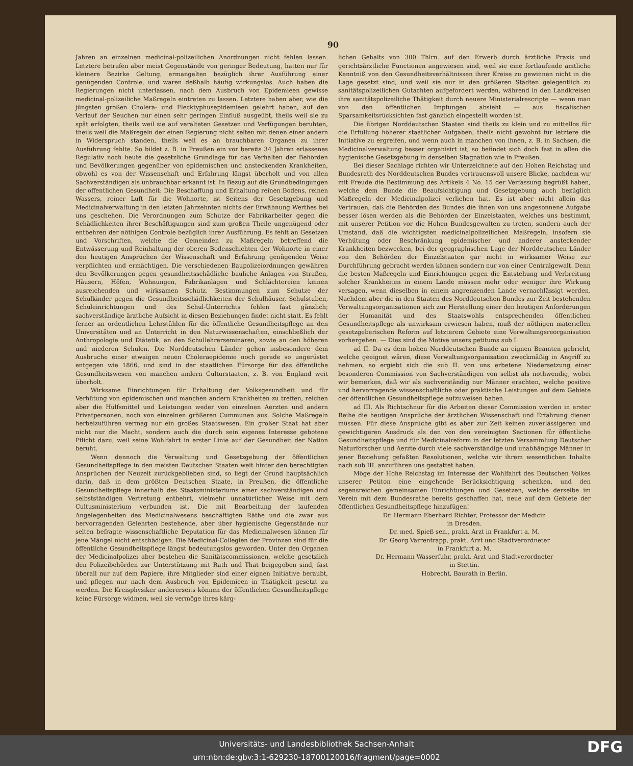90
Jahren an einzelnen medicinal-polizeilichen Anordnungen nicht fehlen lassen. Letztere betrafen aber meist Gegenstände von geringer Bedeutung, hatten nur für kleinere Bezirke Geltung, ermangelten bezüglich ihrer Ausführung einer genügenden Controle, und waren deßhalb häufig wirkungslos. Auch haben die Regierungen nicht unterlassen, nach dem Ausbruch von Epidemieen gewisse medicinal-polizeiliche Maßregeln eintreten zu lassen. Letztere haben aber, wie die jüngsten großen Cholera- und Flecktyphusepidemieen gelehrt haben, auf den Verlauf der Seuchen nur einen sehr geringen Einfluß ausgeübt, theils weil sie zu spät erfolgten, theils weil sie auf veralteten Gesetzen und Verfügungen beruhten, theils weil die Maßregeln der einen Regierung nicht selten mit denen einer andern in Widerspruch standen, theils weil es an brauchbaren Organen zu ihrer Ausführung fehlte. So bildet z. B. in Preußen ein vor bereits 34 Jahren erlassenes Regulativ noch heute die gesetzliche Grundlage für das Verhalten der Behörden und Bevölkerungen gegenüber von epidemischen und ansteckenden Krankheiten, obwohl es von der Wissenschaft und Erfahrung längst überholt und von allen Sachverständigen als unbrauchbar erkannt ist. In Bezug auf die Grundbedingungen der öffentlichen Gesundheit: Die Beschaffung und Erhaltung reinen Bodens, reinen Wassers, reiner Luft für die Wohnorte, ist Seitens der Gesetzgebung und Medicinalverwaltung in den letzten Jahrzehnten nichts der Erwähnung Werthes bei uns geschehen. Die Verordnungen zum Schutze der Fabrikarbeiter gegen die Schädlichkeiten ihrer Beschäftigungen sind zum großen Theile ungenügend oder entbehren der nöthigen Controle bezüglich ihrer Ausführung. Es fehlt an Gesetzen und Vorschriften, welche die Gemeinden zu Maßregeln betreffend die Entwässerung und Reinhaltung der oberen Bodenschichten der Wohnorte in einer den heutigen Ansprüchen der Wissenschaft und Erfahrung genügenden Weise verpflichten und ermächtigen. Die verschiedenen Baupolizeiordnungen gewähren den Bevölkerungen gegen gesundheitsschädliche bauliche Anlagen von Straßen, Häusern, Höfen, Wohnungen, Fabrikanlagen und Schlächtereien keinen ausreichenden und wirksamen Schutz. Bestimmungen zum Schutze der Schulkinder gegen die Gesundheitsschädlichkeiten der Schulhäuser, Schulstuben, Schuleinrichtungen und des Schul-Unterrichts fehlen fast gänzlich; sachverständige ärztliche Aufsicht in diesen Beziehungen findet nicht statt. Es fehlt ferner an ordentlichen Lehrstühlen für die öffentliche Gesundheitspflege an den Universitäten und an Unterricht in den Naturwissenschaften, einschließlich der Anthropologie und Diätetik, an den Schullehrerseminaren, sowie an den höheren und niederen Schulen. Die Norddeutschen Länder gehen insbesondere dem Ausbruche einer etwaigen neuen Choleraepidemie noch gerade so ungerüstet entgegen wie 1866, und sind in der staatlichen Fürsorge für das öffentliche Gesundheitswesen von manchen andern Culturstaaten, z. B. von England weit überholt.
Wirksame Einrichtungen für Erhaltung der Volksgesundheit und für Verhütung von epidemischen und manchen andern Krankheiten zu treffen, reichen aber die Hülfsmittel und Leistungen weder von einzelnen Aerzten und andern Privatpersonen, noch von einzelnen größeren Cummunen aus. Solche Maßregeln herbeizuführen vermag nur ein großes Staatswesen. Ein großer Staat hat aber nicht nur die Macht, sondern auch die durch sein eigenes Interesse gebotene Pflicht dazu, weil seine Wohlfahrt in erster Linie auf der Gesundheit der Nation beruht.
Wenn dennoch die Verwaltung und Gesetzgebung der öffentlichen Gesundheitspflege in den meisten Deutschen Staaten weit hinter den berechtigten Ansprüchen der Neuzeit zurückgeblieben sind, so liegt der Grund hauptsächlich darin, daß in dem größten Deutschen Staate, in Preußen, die öffentliche Gesundheitspflege innerhalb des Staatsministeriums einer sachverständigen und selbstständigen Vertretung entbehrt, vielmehr unnatürlicher Weise mit dem Cultusministerium verbunden ist. Die mit Bearbeitung der laufenden Angelegenheiten des Medicinalwesens beschäftigten Räthe und die zwar aus hervorragenden Gelehrten bestehende, aber über hygienische Gegenstände nur selten befragte wissenschaftliche Deputation für das Medicinalwesen können für jene Mängel nicht entschädigen. Die Medicinal-Collegien der Provinzen sind für die öffentliche Gesundheitspflege längst bedeutungslos geworden. Unter den Organen der Medicinalpolizei aber bestehen die Sanitätscommissionen, welche gesetzlich den Polizeibehörden zur Unterstützung mit Rath und That beigegeben sind, fast überall nur auf dem Papiere, ihre Mitglieder sind einer eignen Initiative beraubt, und pflegen nur nach dem Ausbruch von Epidemieen in Thätigkeit gesetzt zu werden. Die Kreisphysiker andererseits können der öffentlichen Gesundheitspflege keine Fürsorge widmen, weil sie vermöge ihres kärg-
lichen Gehalts von 300 Thlrn. auf den Erwerb durch ärztliche Praxis und gerichtsärztliche Functionen angewiesen sind, weil sie eine fortlaufende amtliche Kenntniß von den Gesundheitsverhältnissen ihrer Kreise zu gewinnen nicht in die Lage gesetzt sind, und weil sie nur in den größeren Städten gelegentlich zu sanitätspolizeilichen Gutachten aufgefordert werden, während in den Landkreisen ihre sanitätspolizeiliche Thätigkeit durch neuere Ministerialrescripte — wenn man von den öffentlichen Impfungen absieht — aus fiscalischen Sparsamkeitsrücksichten fast gänzlich eingestellt worden ist.
Die übrigen Norddeutschen Staaten sind theils zu klein und zu mittellos für die Erfüllung höherer staatlicher Aufgaben, theils nicht gewohnt für letztere die Initiative zu ergreifen, und wenn auch in manchen von ihnen, z. B. in Sachsen, die Medicinalverwaltung besser organisirt ist, so befindet sich doch fast in allen die hygienische Gesetzgebung in derselben Stagnation wie in Preußen.
Bei dieser Sachlage richten wir Unterzeichnete auf den Hohen Reichstag und Bundesrath des Norddeutschen Bundes vertrauensvoll unsere Blicke, nachdem wir mit Freude die Bestimmung des Artikels 4 No. 15 der Verfassung begrüßt haben, welche dem Bunde die Beaufsichtigung und Gesetzgebung auch bezüglich Maßregeln der Medicinalpolizei verliehen hat. Es ist aber nicht allein das Vertrauen, daß die Behörden des Bundes die ihnen von uns angesonnene Aufgabe besser lösen werden als die Behörden der Einzelstaaten, welches uns bestimmt, mit unserer Petition vor die Hohen Bundesgewalten zu treten, sondern auch der Umstand, daß die wichtigsten medicinalpolizeilichen Maßregeln, insofern sie Verhütung oder Beschränkung epidemischer und anderer ansteckender Krankheiten bezwecken, bei der geographischen Lage der Norddeutschen Länder von den Behörden der Einzelstaaten gar nicht in wirksamer Weise zur Durchführung gebracht werden können sondern nur von einer Centralgewalt. Denn die besten Maßregeln und Einrichtungen gegen die Entstehung und Verbreitung solcher Krankheiten in einem Lande müssen mehr oder weniger ihre Wirkung versagen, wenn dieselben in einem angrenzenden Lande vernachlässigt werden. Nachdem aber die in den Staaten des Norddeutschen Bundes zur Zeit bestehenden Verwaltungsorganisationen sich zur Herstellung einer den heutigen Anforderungen der Humanität und des Staatswohls entsprechenden öffentlichen Gesundheitspflege als unwirksam erwiesen haben, muß der nöthigen materiellen gesetzgeberischen Reform auf letzterem Gebiete eine Verwaltungsreorganisation vorhergehen. — Dies sind die Motive unsers petitums sub I.
ad II. Da es dem hohen Norddeutschen Bunde an eignen Beamten gebricht, welche geeignet wären, diese Verwaltungsorganisation zweckmäßig in Angriff zu nehmen, so ergiebt sich die sub II. von uns erbetene Niedersetzung einer besonderen Commission von Sachverständigen von selbst als nothwendig, wobei wir bemerken, daß wir als sachverständig nur Männer erachten, welche positive und hervorragende wissenschaftliche oder praktische Leistungen auf dem Gebiete der öffentlichen Gesundheitspflege aufzuweisen haben.
ad III. Als Richtschnur für die Arbeiten dieser Commission werden in erster Reihe die heutigen Ansprüche der ärztlichen Wissenschaft und Erfahrung dienen müssen. Für diese Ansprüche gibt es aber zur Zeit keinen zuverlässigeren und gewichtigeren Ausdruck als den von den vereinigten Sectionen für öffentliche Gesundheitspflege und für Medicinalreform in der letzten Versammlung Deutscher Naturforscher und Aerzte durch viele sachverständige und unabhängige Männer in jener Beziehung gefaßten Resolutionen, welche wir ihrem wesentlichen Inhalte nach sub III. anzuführen uns gestattet haben.
Möge der Hohe Reichstag im Interesse der Wohlfahrt des Deutschen Volkes unserer Petiton eine eingehende Berücksichtigung schenken, und den segensreichen gemeinsamen Einrichtungen und Gesetzen, welche derselbe im Verein mit dem Bundesrathe bereits geschaffen hat, neue auf dem Gebiete der öffentlichen Gesundheitspflege hinzufügen!
Dr. Hermann Eberhard Richter, Professor der Medicin
in Dresden.
Dr. med. Spieß sen., prakt. Arzt in Frankfurt a. M.
Dr. Georg Varrentrapp, prakt. Arzt und Stadtverordneter
in Frankfurt a. M.
Dr. Hermann Wasserfuhr, prakt. Arzt und Stadtverordneter
in Stettin.
Hobrecht, Baurath in Berlin.
Universitäts- und Landesbibliothek Sachsen-Anhalt
urn:nbn:de:gbv:3:1-629230-18700120016/fragment/page=0002
DFG